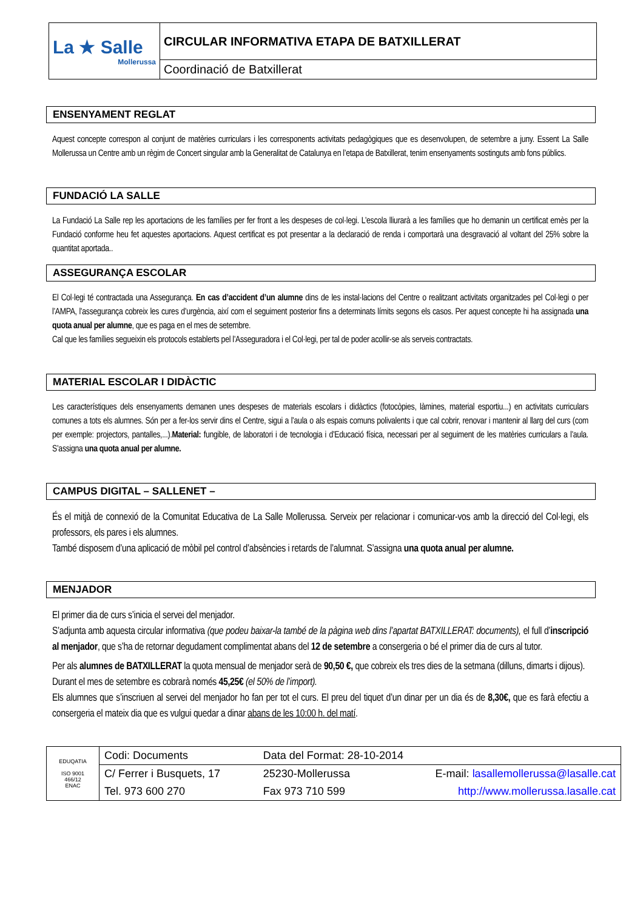| La ★ Salle Mollerussa | CIRCULAR INFORMATIVA ETAPA DE BATXILLERAT |
| | Coordinació de Batxillerat |
ENSENYAMENT REGLAT
Aquest concepte correspon al conjunt de matèries curriculars i les corresponents activitats pedagògiques que es desenvolupen, de setembre a juny. Essent La Salle Mollerussa un Centre amb un règim de Concert singular amb la Generalitat de Catalunya en l’etapa de Batxillerat, tenim ensenyaments sostinguts amb fons públics.
FUNDACIÓ LA SALLE
La Fundació La Salle rep les aportacions de les famílies per fer front a les despeses de col·legi. L’escola lliurarà a les famílies que ho demanin un certificat emès per la Fundació conforme heu fet aquestes aportacions. Aquest certificat es pot presentar a la declaració de renda i comportarà una desgravació al voltant del 25% sobre la quantitat aportada..
ASSEGURANÇA ESCOLAR
El Col·legi té contractada una Assegurança. En cas d’accident d’un alumne dins de les instal·lacions del Centre o realitzant activitats organitzades pel Col·legi o per l’AMPA, l’assegurança cobreix les cures d’urgència, així com el seguiment posterior fins a determinats límits segons els casos. Per aquest concepte hi ha assignada una quota anual per alumne, que es paga en el mes de setembre.
Cal que les famílies segueixin els protocols establerts pel l’Asseguradora i el Col·legi, per tal de poder acollir-se als serveis contractats.
MATERIAL ESCOLAR I DIDÀCTIC
Les característiques dels ensenyaments demanen unes despeses de materials escolars i didàctics (fotocòpies, làmines, material esportiu...) en activitats curriculars comunes a tots els alumnes. Són per a fer-los servir dins el Centre, sigui a l’aula o als espais comuns polivalents i que cal cobrir, renovar i mantenir al llarg del curs (com per exemple: projectors, pantalles,...).Material: fungible, de laboratori i de tecnologia i d’Educació física, necessari per al seguiment de les matèries curriculars a l’aula. S’assigna una quota anual per alumne.
CAMPUS DIGITAL – SALLENET –
És el mitjà de connexió de la Comunitat Educativa de La Salle Mollerussa. Serveix per relacionar i comunicar-vos amb la direcció del Col·legi, els professors, els pares i els alumnes.
També disposem d’una aplicació de mòbil pel control d’absències i retards de l’alumnat. S’assigna una quota anual per alumne.
MENJADOR
El primer dia de curs s’inicia el servei del menjador.
S’adjunta amb aquesta circular informativa (que podeu baixar-la també de la pàgina web dins l’apartat BATXILLERAT: documents), el full d’inscripció al menjador, que s’ha de retornar degudament complimentat abans del 12 de setembre a consergeria o bé el primer dia de curs al tutor.
Per als alumnes de BATXILLERAT la quota mensual de menjador serà de 90,50 €, que cobreix els tres dies de la setmana (dilluns, dimarts i dijous).
Durant el mes de setembre es cobrarà només 45,25€ (el 50% de l’import).
Els alumnes que s’inscriuen al servei del menjador ho fan per tot el curs. El preu del tiquet d’un dinar per un dia és de 8,30€, que es farà efectiu a consergeria el mateix dia que es vulgui quedar a dinar abans de les 10:00 h. del matí.
| EDUQATIA ISO 9001 466/12 ENAC | Codi: Documents | Data del Format: 28-10-2014 | |
| | C/ Ferrer i Busquets, 17 | 25230-Mollerussa | E-mail: lasallemollerussa@lasalle.cat |
| | Tel. 973 600 270 | Fax 973 710 599 | http://www.mollerussa.lasalle.cat |